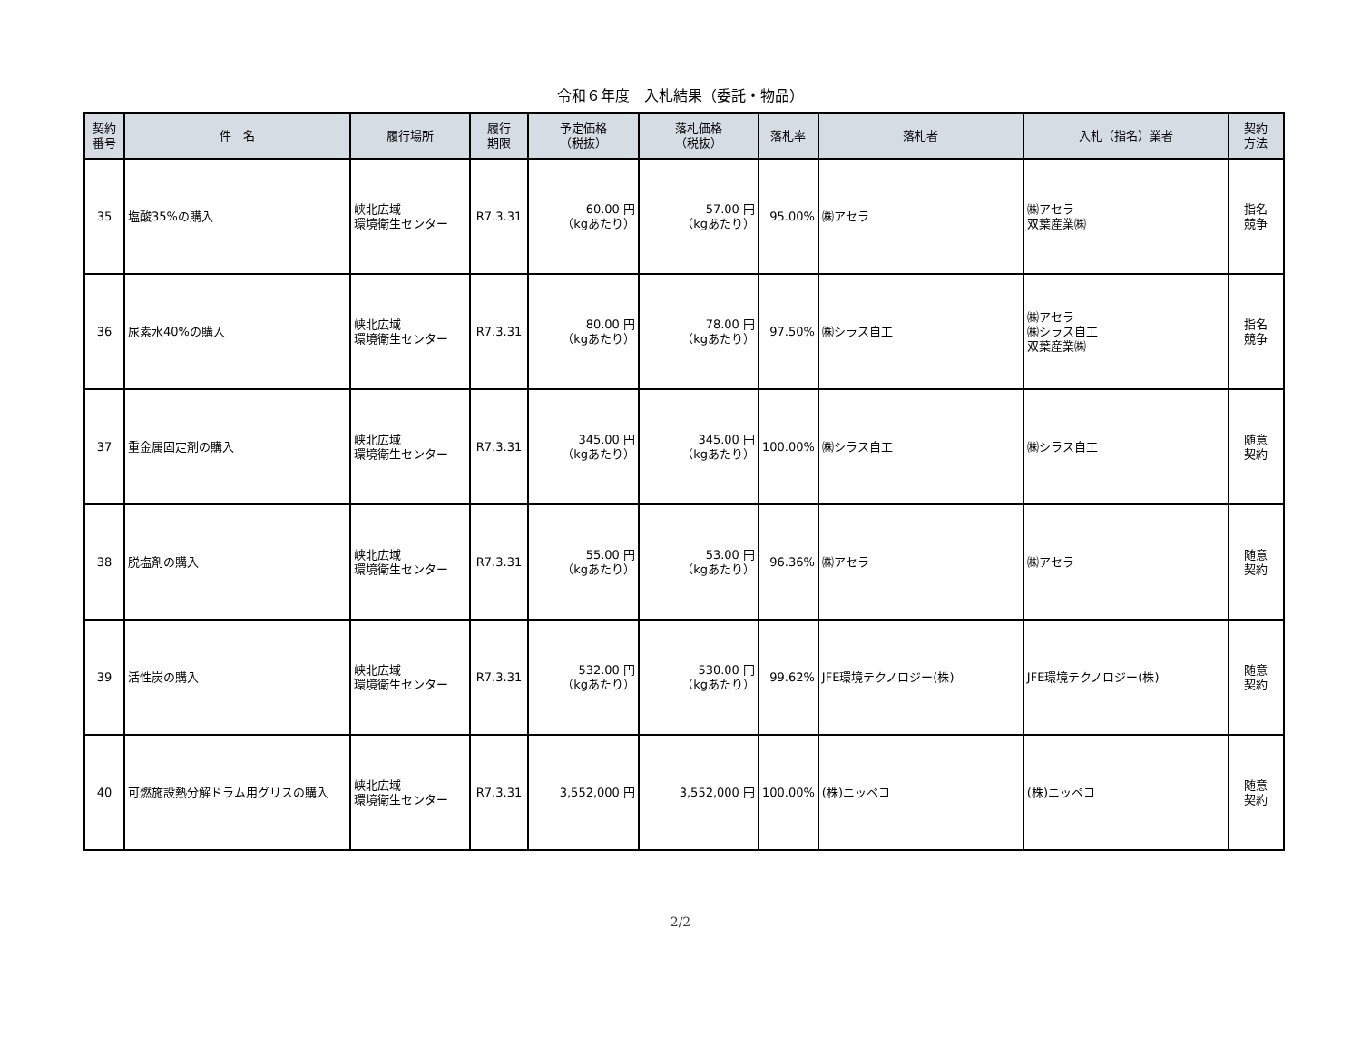令和６年度　入札結果（委託・物品）
| 契約 番号 | 件 名 | 履行場所 | 履行 期限 | 予定価格 （税抜） | 落札価格 （税抜） | 落札率 | 落札者 | 入札（指名）業者 | 契約 方法 |
| --- | --- | --- | --- | --- | --- | --- | --- | --- | --- |
| 35 | 塩酸35%の購入 | 峡北広域 環境衛生センター | R7.3.31 | 60.00 円 （kgあたり） | 57.00 円 （kgあたり） | 95.00% | ㈱アセラ | ㈱アセラ 双葉産業㈱ | 指名 競争 |
| 36 | 尿素水40%の購入 | 峡北広域 環境衛生センター | R7.3.31 | 80.00 円 （kgあたり） | 78.00 円 （kgあたり） | 97.50% | ㈱シラス自工 | ㈱アセラ ㈱シラス自工 双葉産業㈱ | 指名 競争 |
| 37 | 重金属固定剤の購入 | 峡北広域 環境衛生センター | R7.3.31 | 345.00 円 （kgあたり） | 345.00 円 （kgあたり） | 100.00% | ㈱シラス自工 | ㈱シラス自工 | 随意 契約 |
| 38 | 脱塩剤の購入 | 峡北広域 環境衛生センター | R7.3.31 | 55.00 円 （kgあたり） | 53.00 円 （kgあたり） | 96.36% | ㈱アセラ | ㈱アセラ | 随意 契約 |
| 39 | 活性炭の購入 | 峡北広域 環境衛生センター | R7.3.31 | 532.00 円 （kgあたり） | 530.00 円 （kgあたり） | 99.62% | JFE環境テクノロジー(株) | JFE環境テクノロジー(株) | 随意 契約 |
| 40 | 可燃施設熱分解ドラム用グリスの購入 | 峡北広域 環境衛生センター | R7.3.31 | 3,552,000 円 | 3,552,000 円 | 100.00% | (株)ニッペコ | (株)ニッペコ | 随意 契約 |
2/2